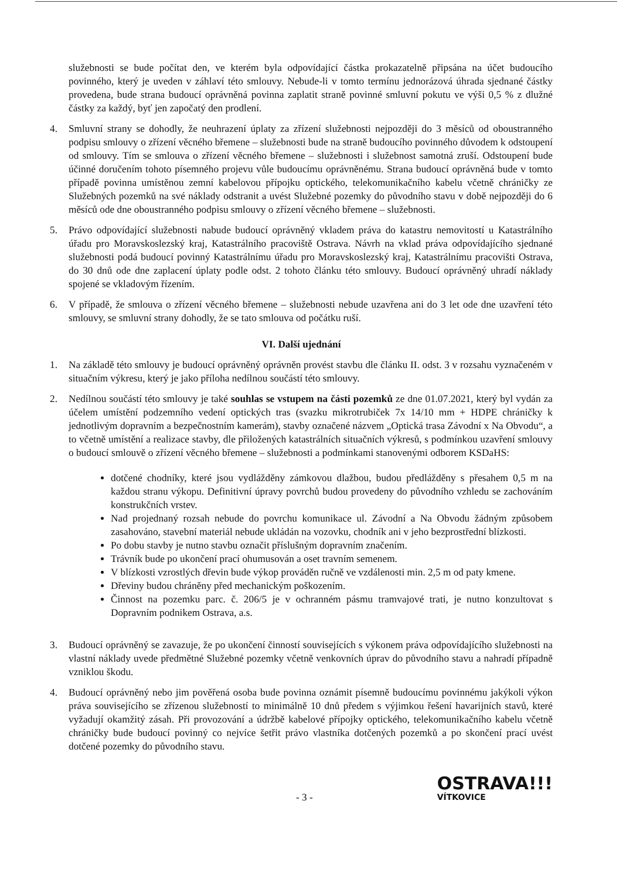služebnosti se bude počítat den, ve kterém byla odpovídající částka prokazatelně připsána na účet budoucího povinného, který je uveden v záhlaví této smlouvy. Nebude-li v tomto termínu jednorázová úhrada sjednané částky provedena, bude strana budoucí oprávněná povinna zaplatit straně povinné smluvní pokutu ve výši 0,5 % z dlužné částky za každý, byť jen započatý den prodlení.
4. Smluvní strany se dohodly, že neuhrazení úplaty za zřízení služebnosti nejpozději do 3 měsíců od oboustranného podpisu smlouvy o zřízení věcného břemene – služebnosti bude na straně budoucího povinného důvodem k odstoupení od smlouvy. Tím se smlouva o zřízení věcného břemene – služebnosti i služebnost samotná zruší. Odstoupení bude účinné doručením tohoto písemného projevu vůle budoucímu oprávněnému. Strana budoucí oprávněná bude v tomto případě povinna umístěnou zemní kabelovou přípojku optického, telekomunikačního kabelu včetně chráničky ze Služebných pozemků na své náklady odstranit a uvést Služebné pozemky do původního stavu v době nejpozději do 6 měsíců ode dne oboustranného podpisu smlouvy o zřízení věcného břemene – služebnosti.
5. Právo odpovídající služebnosti nabude budoucí oprávněný vkladem práva do katastru nemovitostí u Katastrálního úřadu pro Moravskoslezský kraj, Katastrálního pracoviště Ostrava. Návrh na vklad práva odpovídajícího sjednané služebnosti podá budoucí povinný Katastrálnímu úřadu pro Moravskoslezský kraj, Katastrálnímu pracovišti Ostrava, do 30 dnů ode dne zaplacení úplaty podle odst. 2 tohoto článku této smlouvy. Budoucí oprávněný uhradí náklady spojené se vkladovým řízením.
6. V případě, že smlouva o zřízení věcného břemene – služebnosti nebude uzavřena ani do 3 let ode dne uzavření této smlouvy, se smluvní strany dohodly, že se tato smlouva od počátku ruší.
VI. Další ujednání
1. Na základě této smlouvy je budoucí oprávněný oprávněn provést stavbu dle článku II. odst. 3 v rozsahu vyznačeném v situačním výkresu, který je jako příloha nedílnou součástí této smlouvy.
2. Nedílnou součástí této smlouvy je také souhlas se vstupem na části pozemků ze dne 01.07.2021, který byl vydán za účelem umístění podzemního vedení optických tras (svazku mikrotrubiček 7x 14/10 mm + HDPE chráničky k jednotlivým dopravním a bezpečnostním kamerám), stavby označené názvem „Optická trasa Závodní x Na Obvodu“, a to včetně umístění a realizace stavby, dle přiložených katastrálních situačních výkresů, s podmínkou uzavření smlouvy o budoucí smlouvě o zřízení věcného břemene – služebnosti a podmínkami stanovenými odborem KSDaHS:
dotčené chodníky, které jsou vydlážděny zámkovou dlažbou, budou předlážděny s přesahem 0,5 m na každou stranu výkopu. Definitivní úpravy povrchů budou provedeny do původního vzhledu se zachováním konstrukčních vrstev.
Nad projednaný rozsah nebude do povrchu komunikace ul. Závodní a Na Obvodu žádným způsobem zasahováno, stavební materiál nebude ukládán na vozovku, chodník ani v jeho bezprostřední blízkosti.
Po dobu stavby je nutno stavbu označit příslušným dopravním značením.
Trávník bude po ukončení prací ohumusován a oset travním semenem.
V blízkosti vzrostlých dřevin bude výkop prováděn ručně ve vzdálenosti min. 2,5 m od paty kmene.
Dřeviny budou chráněny před mechanickým poškozením.
Činnost na pozemku parc. č. 206/5 je v ochranném pásmu tramvajové trati, je nutno konzultovat s Dopravním podnikem Ostrava, a.s.
3. Budoucí oprávněný se zavazuje, že po ukončení činností souvisejících s výkonem práva odpovídajícího služebnosti na vlastní náklady uvede předmětné Služebné pozemky včetně venkovních úprav do původního stavu a nahradí případně vzniklou škodu.
4. Budoucí oprávněný nebo jim pověřená osoba bude povinna oznámit písemně budoucímu povinnému jakýkoli výkon práva souvisejícího se zřízenou služebností to minimálně 10 dnů předem s výjimkou řešení havarijních stavů, které vyžadují okamžitý zásah. Při provozování a údržbě kabelové přípojky optického, telekomunikačního kabelu včetně chráničky bude budoucí povinný co nejvíce šetřit právo vlastníka dotčených pozemků a po skončení prací uvést dotčené pozemky do původního stavu.
- 3 -
OSTRAVA!!!
VÍTKOVICE